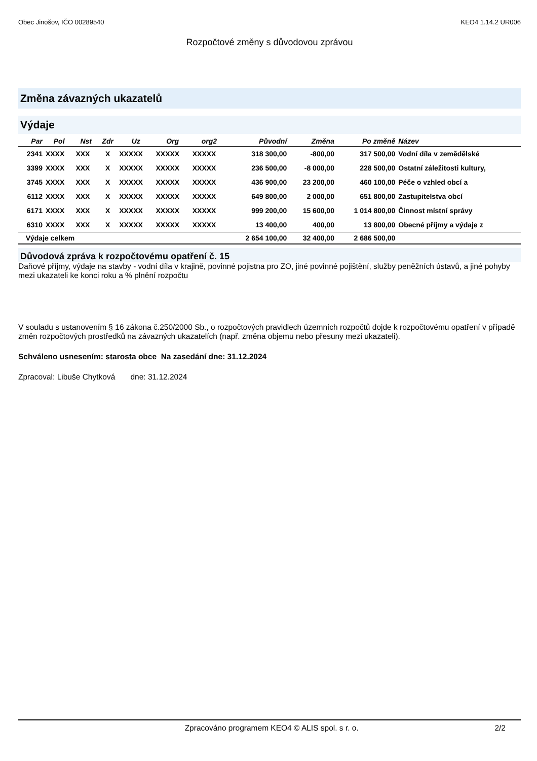Obec Jinošov, IČO 00289540 KEO4 1.14.2 UR006
Rozpočtové změny s důvodovou zprávou
Změna závazných ukazatelů
Výdaje
| Par | Pol | Nst | Zdr | Uz | Org | org2 | Původní | Změna | Po změně | Název |
| --- | --- | --- | --- | --- | --- | --- | --- | --- | --- | --- |
| 2341 | XXXX | XXX | X | XXXXX | XXXXX | XXXXX | 318 300,00 | -800,00 | 317 500,00 | Vodní díla v zemědělské |
| 3399 | XXXX | XXX | X | XXXXX | XXXXX | XXXXX | 236 500,00 | -8 000,00 | 228 500,00 | Ostatní záležitosti kultury, |
| 3745 | XXXX | XXX | X | XXXXX | XXXXX | XXXXX | 436 900,00 | 23 200,00 | 460 100,00 | Péče o vzhled obcí a |
| 6112 | XXXX | XXX | X | XXXXX | XXXXX | XXXXX | 649 800,00 | 2 000,00 | 651 800,00 | Zastupitelstva obcí |
| 6171 | XXXX | XXX | X | XXXXX | XXXXX | XXXXX | 999 200,00 | 15 600,00 | 1 014 800,00 | Činnost místní správy |
| 6310 | XXXX | XXX | X | XXXXX | XXXXX | XXXXX | 13 400,00 | 400,00 | 13 800,00 | Obecné příjmy a výdaje z |
| Výdaje celkem | | | | | | | 2 654 100,00 | 32 400,00 | 2 686 500,00 | |
Důvodová zpráva k rozpočtovému opatření č. 15
Daňové příjmy, výdaje na stavby - vodní díla v krajině, povinné pojistna pro ZO, jiné povinné pojištění, služby peněžních ústavů, a jiné pohyby mezi ukazateli ke konci roku a % plnění rozpočtu
V souladu s ustanovením § 16 zákona č.250/2000 Sb., o rozpočtových pravidlech územních rozpočtů dojde k rozpočtovému opatření v případě změn rozpočtových prostředků na závazných ukazatelích (např. změna objemu nebo přesuny mezi ukazateli).
Schváleno usnesením: starosta obce Na zasedání dne: 31.12.2024
Zpracoval: Libuše Chytková dne: 31.12.2024
Zpracováno programem KEO4 © ALIS spol. s r. o. 2/2